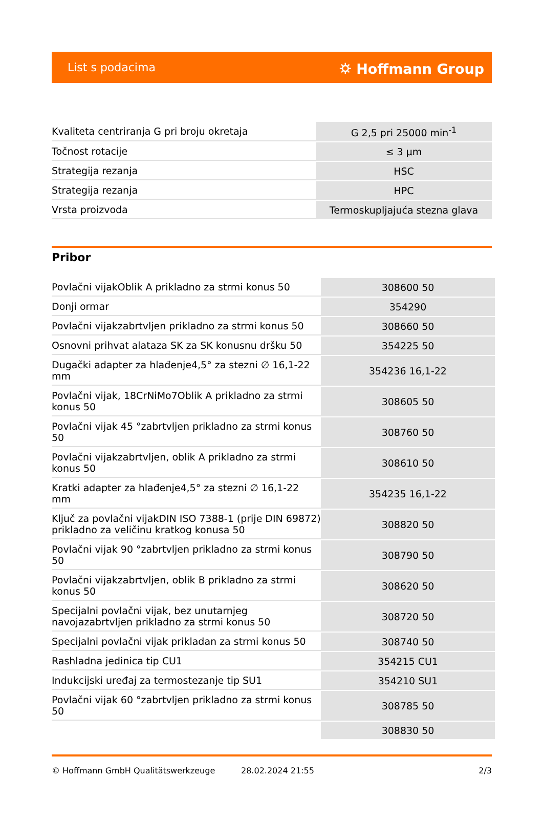List s podacima ⛭ Hoffmann Group
| Kvaliteta centriranja G pri broju okretaja | G 2,5 pri 25000 min<sup>-1</sup> |
| Točnost rotacije | ≤ 3 µm |
| Strategija rezanja | HSC |
| Strategija rezanja | HPC |
| Vrsta proizvoda | Termoskupljajuća stezna glava |
Pribor
| Povlačni vijakOblik A prikladno za strmi konus 50 | 308600 50 |
| Donji ormar | 354290 |
| Povlačni vijakzabrtvljen prikladno za strmi konus 50 | 308660 50 |
| Osnovni prihvat alataza SK za SK konusnu dršku 50 | 354225 50 |
| Dugački adapter za hlađenje4,5° za stezni ∅ 16,1-22 mm | 354236 16,1-22 |
| Povlačni vijak, 18CrNiMo7Oblik A prikladno za strmi konus 50 | 308605 50 |
| Povlačni vijak 45 °zabrtvljen prikladno za strmi konus 50 | 308760 50 |
| Povlačni vijakzabrtvljen, oblik A prikladno za strmi konus 50 | 308610 50 |
| Kratki adapter za hlađenje4,5° za stezni ∅ 16,1-22 mm | 354235 16,1-22 |
| Ključ za povlačni vijakDIN ISO 7388-1 (prije DIN 69872) prikladno za veličinu kratkog konusa 50 | 308820 50 |
| Povlačni vijak 90 °zabrtvljen prikladno za strmi konus 50 | 308790 50 |
| Povlačni vijakzabrtvljen, oblik B prikladno za strmi konus 50 | 308620 50 |
| Specijalni povlačni vijak, bez unutarnjeg navojazabrtvljen prikladno za strmi konus 50 | 308720 50 |
| Specijalni povlačni vijak prikladan za strmi konus 50 | 308740 50 |
| Rashladna jedinica tip CU1 | 354215 CU1 |
| Indukcijski uređaj za termostezanje tip SU1 | 354210 SU1 |
| Povlačni vijak 60 °zabrtvljen prikladno za strmi konus 50 | 308785 50 |
| | 308830 50 |
© Hoffmann GmbH Qualitätswerkzeuge 28.02.2024 21:55 2/3